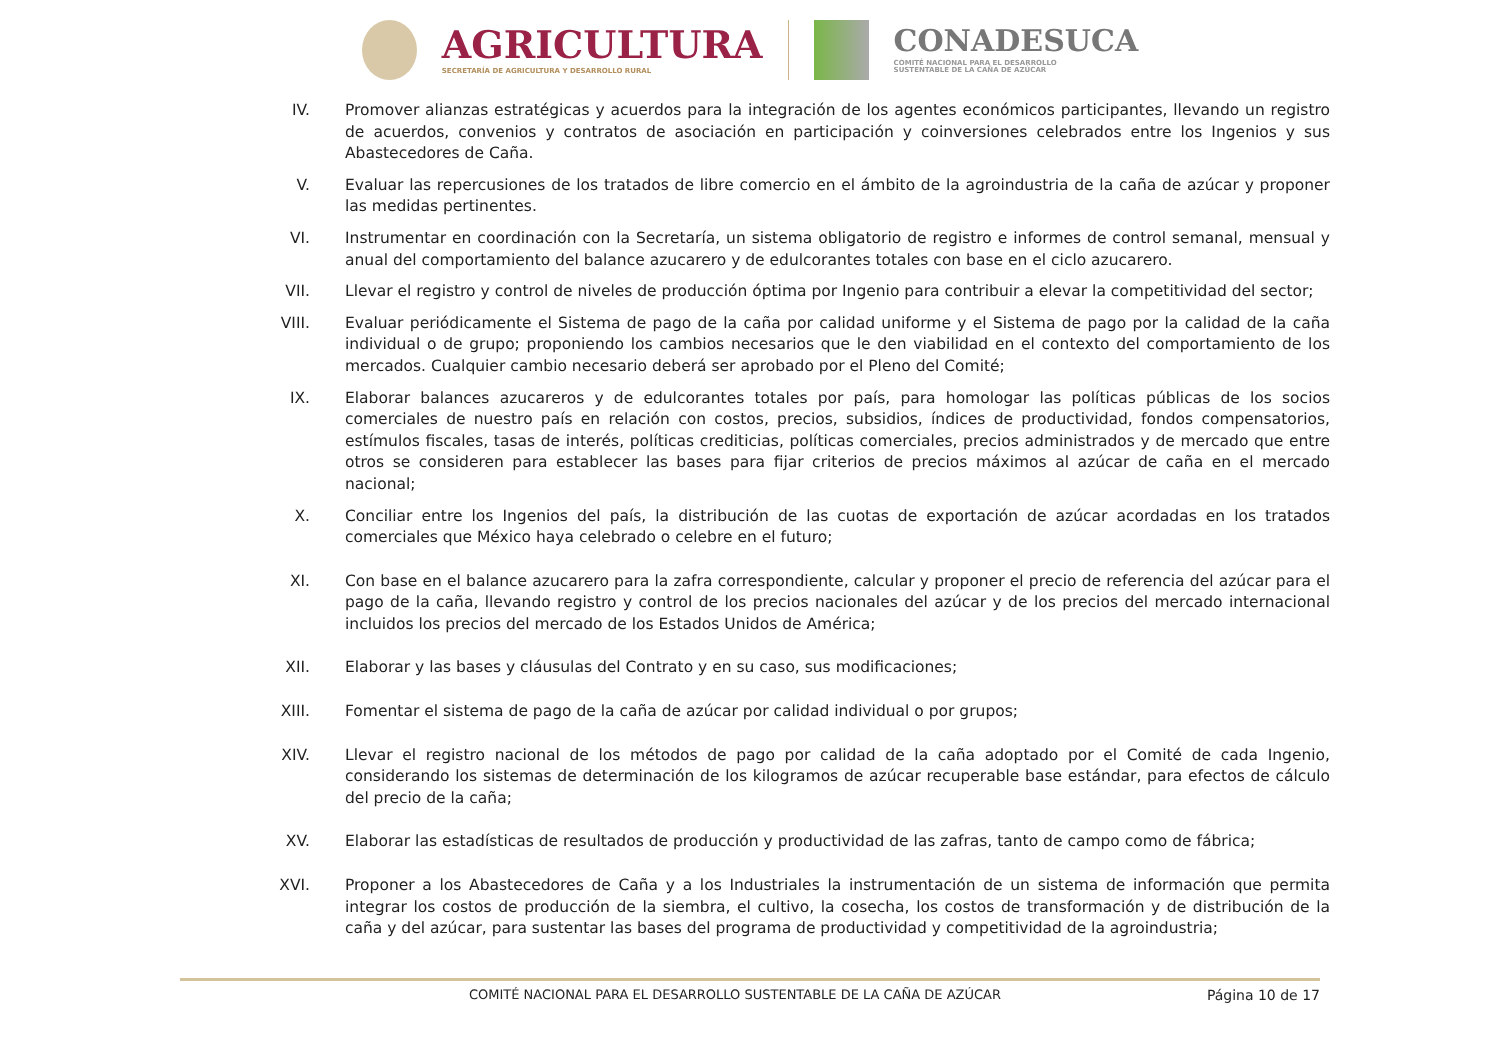AGRICULTURA
SECRETARÍA DE AGRICULTURA Y DESARROLLO RURAL
CONADESUCA
COMITÉ NACIONAL PARA EL DESARROLLO
SUSTENTABLE DE LA CAÑA DE AZÚCAR
IV. Promover alianzas estratégicas y acuerdos para la integración de los agentes económicos participantes, llevando un registro de acuerdos, convenios y contratos de asociación en participación y coinversiones celebrados entre los Ingenios y sus Abastecedores de Caña.
V. Evaluar las repercusiones de los tratados de libre comercio en el ámbito de la agroindustria de la caña de azúcar y proponer las medidas pertinentes.
VI. Instrumentar en coordinación con la Secretaría, un sistema obligatorio de registro e informes de control semanal, mensual y anual del comportamiento del balance azucarero y de edulcorantes totales con base en el ciclo azucarero.
VII. Llevar el registro y control de niveles de producción óptima por Ingenio para contribuir a elevar la competitividad del sector;
VIII. Evaluar periódicamente el Sistema de pago de la caña por calidad uniforme y el Sistema de pago por la calidad de la caña individual o de grupo; proponiendo los cambios necesarios que le den viabilidad en el contexto del comportamiento de los mercados. Cualquier cambio necesario deberá ser aprobado por el Pleno del Comité;
IX. Elaborar balances azucareros y de edulcorantes totales por país, para homologar las políticas públicas de los socios comerciales de nuestro país en relación con costos, precios, subsidios, índices de productividad, fondos compensatorios, estímulos fiscales, tasas de interés, políticas crediticias, políticas comerciales, precios administrados y de mercado que entre otros se consideren para establecer las bases para fijar criterios de precios máximos al azúcar de caña en el mercado nacional;
X. Conciliar entre los Ingenios del país, la distribución de las cuotas de exportación de azúcar acordadas en los tratados comerciales que México haya celebrado o celebre en el futuro;
XI. Con base en el balance azucarero para la zafra correspondiente, calcular y proponer el precio de referencia del azúcar para el pago de la caña, llevando registro y control de los precios nacionales del azúcar y de los precios del mercado internacional incluidos los precios del mercado de los Estados Unidos de América;
XII. Elaborar y las bases y cláusulas del Contrato y en su caso, sus modificaciones;
XIII. Fomentar el sistema de pago de la caña de azúcar por calidad individual o por grupos;
XIV. Llevar el registro nacional de los métodos de pago por calidad de la caña adoptado por el Comité de cada Ingenio, considerando los sistemas de determinación de los kilogramos de azúcar recuperable base estándar, para efectos de cálculo del precio de la caña;
XV. Elaborar las estadísticas de resultados de producción y productividad de las zafras, tanto de campo como de fábrica;
XVI. Proponer a los Abastecedores de Caña y a los Industriales la instrumentación de un sistema de información que permita integrar los costos de producción de la siembra, el cultivo, la cosecha, los costos de transformación y de distribución de la caña y del azúcar, para sustentar las bases del programa de productividad y competitividad de la agroindustria;
COMITÉ NACIONAL PARA EL DESARROLLO SUSTENTABLE DE LA CAÑA DE AZÚCAR Página 10 de 17